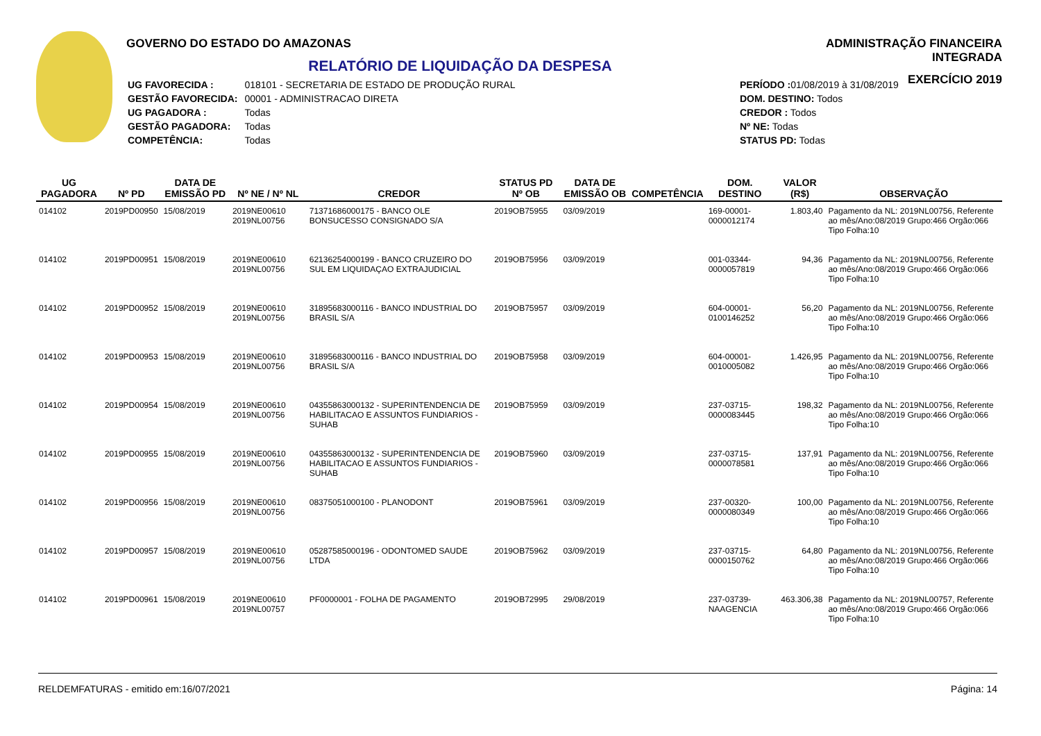GOVERNO DO ESTADO DO AMAZONAS
RELATÓRIO DE LIQUIDAÇÃO DA DESPESA
| UG FAVORECIDA : | 018101 - SECRETARIA DE ESTADO DE PRODUÇÃO RURAL |
| GESTÃO FAVORECIDA: | 00001 - ADMINISTRACAO DIRETA |
| UG PAGADORA : | Todas |
| GESTÃO PAGADORA: | Todas |
| COMPETÊNCIA: | Todas |
| PERÍODO : 01/08/2019 à 31/08/2019 |
| DOM. DESTINO: Todos |
| CREDOR : Todos |
| Nº NE: Todas |
| STATUS PD: Todas |
ADMINISTRAÇÃO FINANCEIRA INTEGRADA
EXERCÍCIO 2019
| UG PAGADORA | Nº PD | DATA DE EMISSÃO PD | Nº NE / Nº NL | CREDOR | STATUS PD Nº OB | DATA DE EMISSÃO OB | COMPETÊNCIA | DOM. DESTINO | VALOR (R$) | OBSERVAÇÃO |
| --- | --- | --- | --- | --- | --- | --- | --- | --- | --- | --- |
| 014102 | 2019PD00950 | 15/08/2019 | 2019NE00610 2019NL00756 | 71371686000175 - BANCO OLE BONSUCESSO CONSIGNADO S/A | 2019OB75955 | 03/09/2019 | | 169-00001-0000012174 | 1.803,40 | Pagamento da NL: 2019NL00756, Referente ao mês/Ano:08/2019 Grupo:466 Orgão:066 Tipo Folha:10 |
| 014102 | 2019PD00951 | 15/08/2019 | 2019NE00610 2019NL00756 | 62136254000199 - BANCO CRUZEIRO DO SUL EM LIQUIDAÇAO EXTRAJUDICIAL | 2019OB75956 | 03/09/2019 | | 001-03344-0000057819 | 94,36 | Pagamento da NL: 2019NL00756, Referente ao mês/Ano:08/2019 Grupo:466 Orgão:066 Tipo Folha:10 |
| 014102 | 2019PD00952 | 15/08/2019 | 2019NE00610 2019NL00756 | 31895683000116 - BANCO INDUSTRIAL DO BRASIL S/A | 2019OB75957 | 03/09/2019 | | 604-00001-0100146252 | 56,20 | Pagamento da NL: 2019NL00756, Referente ao mês/Ano:08/2019 Grupo:466 Orgão:066 Tipo Folha:10 |
| 014102 | 2019PD00953 | 15/08/2019 | 2019NE00610 2019NL00756 | 31895683000116 - BANCO INDUSTRIAL DO BRASIL S/A | 2019OB75958 | 03/09/2019 | | 604-00001-0010005082 | 1.426,95 | Pagamento da NL: 2019NL00756, Referente ao mês/Ano:08/2019 Grupo:466 Orgão:066 Tipo Folha:10 |
| 014102 | 2019PD00954 | 15/08/2019 | 2019NE00610 2019NL00756 | 04355863000132 - SUPERINTENDENCIA DE HABILITACAO E ASSUNTOS FUNDIARIOS -SUHAB | 2019OB75959 | 03/09/2019 | | 237-03715-0000083445 | 198,32 | Pagamento da NL: 2019NL00756, Referente ao mês/Ano:08/2019 Grupo:466 Orgão:066 Tipo Folha:10 |
| 014102 | 2019PD00955 | 15/08/2019 | 2019NE00610 2019NL00756 | 04355863000132 - SUPERINTENDENCIA DE HABILITACAO E ASSUNTOS FUNDIARIOS -SUHAB | 2019OB75960 | 03/09/2019 | | 237-03715-0000078581 | 137,91 | Pagamento da NL: 2019NL00756, Referente ao mês/Ano:08/2019 Grupo:466 Orgão:066 Tipo Folha:10 |
| 014102 | 2019PD00956 | 15/08/2019 | 2019NE00610 2019NL00756 | 08375051000100 - PLANODONT | 2019OB75961 | 03/09/2019 | | 237-00320-0000080349 | 100,00 | Pagamento da NL: 2019NL00756, Referente ao mês/Ano:08/2019 Grupo:466 Orgão:066 Tipo Folha:10 |
| 014102 | 2019PD00957 | 15/08/2019 | 2019NE00610 2019NL00756 | 05287585000196 - ODONTOMED SAUDE LTDA | 2019OB75962 | 03/09/2019 | | 237-03715-0000150762 | 64,80 | Pagamento da NL: 2019NL00756, Referente ao mês/Ano:08/2019 Grupo:466 Orgão:066 Tipo Folha:10 |
| 014102 | 2019PD00961 | 15/08/2019 | 2019NE00610 2019NL00757 | PF0000001 - FOLHA DE PAGAMENTO | 2019OB72995 | 29/08/2019 | | 237-03739-NAAGENCIA | 463.306,38 | Pagamento da NL: 2019NL00757, Referente ao mês/Ano:08/2019 Grupo:466 Orgão:066 Tipo Folha:10 |
RELDEMFATURAS - emitido em:16/07/2021 Página: 14